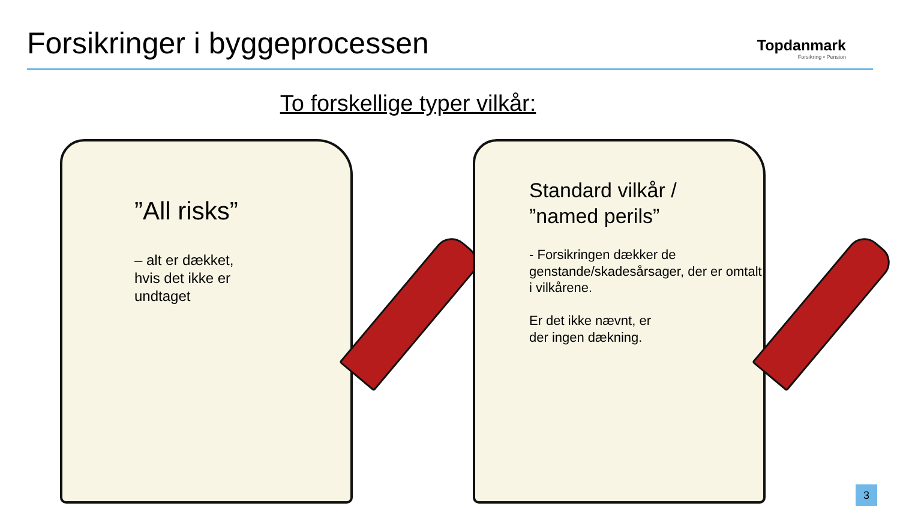Forsikringer i byggeprocessen
Topdanmark
Forsikring • Pension
To forskellige typer vilkår:
”All risks”
– alt er dækket,
hvis det ikke er
undtaget
Standard vilkår /
”named perils”
- Forsikringen dækker de genstande/skadesårsager, der er omtalt i vilkårene.
Er det ikke nævnt, er
der ingen dækning.
3